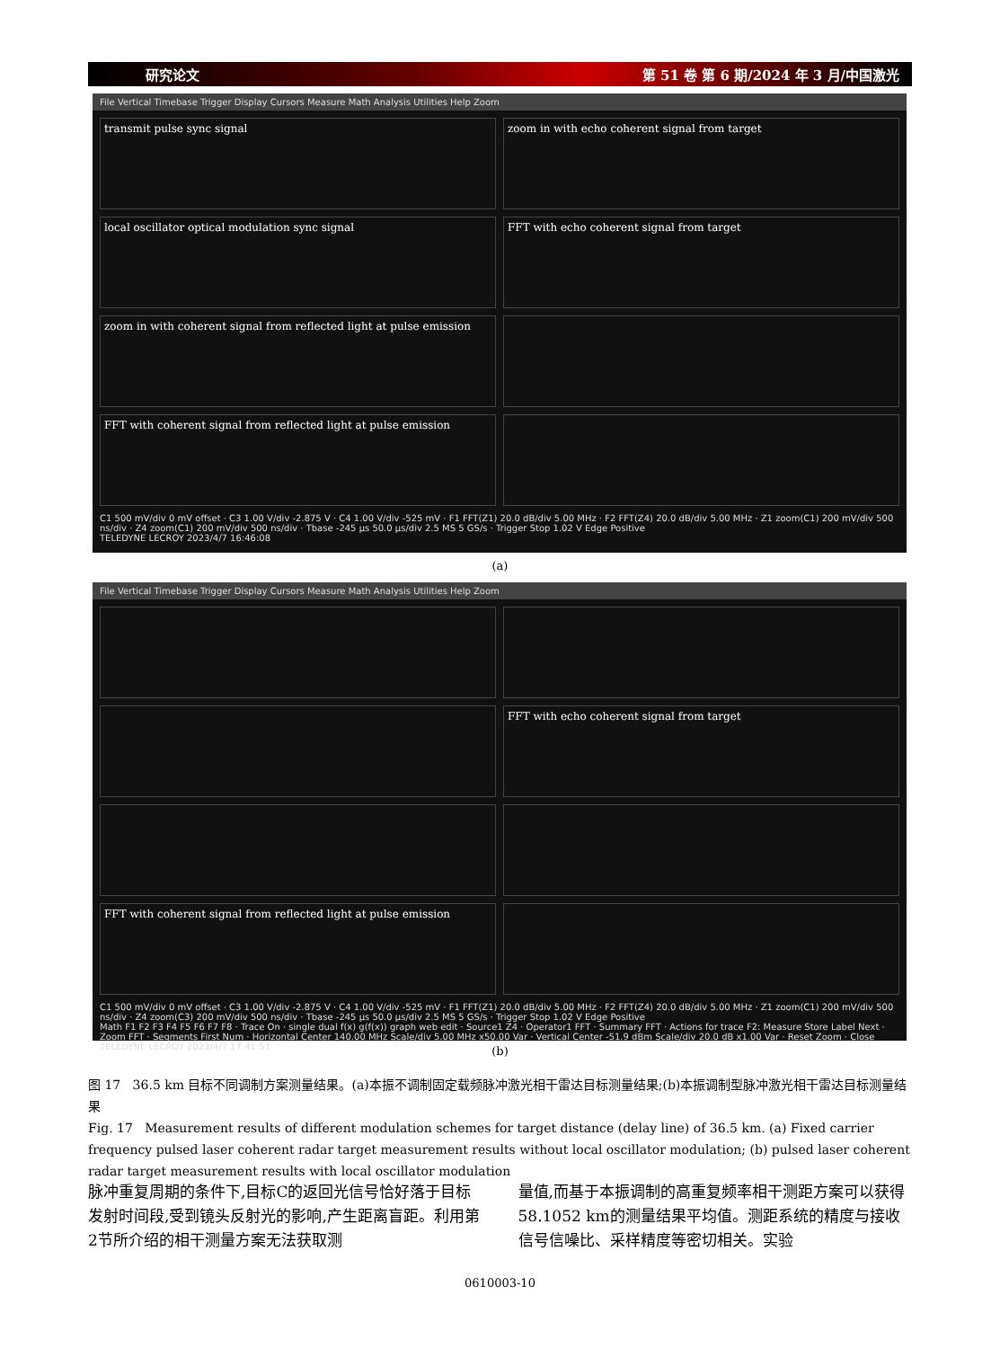研究论文 第 51 卷 第 6 期/2024 年 3 月/中国激光
File Vertical Timebase Trigger Display Cursors Measure Math Analysis Utilities Help Zoom
transmit pulse sync signal
zoom in with echo coherent signal from target
local oscillator optical modulation sync signal
FFT with echo coherent signal from target
zoom in with coherent signal from reflected light at pulse emission
FFT with coherent signal from reflected light at pulse emission
C1 500 mV/div 0 mV offset · C3 1.00 V/div -2.875 V · C4 1.00 V/div -525 mV · F1 FFT(Z1) 20.0 dB/div 5.00 MHz · F2 FFT(Z4) 20.0 dB/div 5.00 MHz · Z1 zoom(C1) 200 mV/div 500 ns/div · Z4 zoom(C1) 200 mV/div 500 ns/div · Tbase -245 µs 50.0 µs/div 2.5 MS 5 GS/s · Trigger Stop 1.02 V Edge Positive
TELEDYNE LECROY 2023/4/7 16:46:08
(a)
File Vertical Timebase Trigger Display Cursors Measure Math Analysis Utilities Help Zoom
FFT with echo coherent signal from target
FFT with coherent signal from reflected light at pulse emission
C1 500 mV/div 0 mV offset · C3 1.00 V/div -2.875 V · C4 1.00 V/div -525 mV · F1 FFT(Z1) 20.0 dB/div 5.00 MHz · F2 FFT(Z4) 20.0 dB/div 5.00 MHz · Z1 zoom(C1) 200 mV/div 500 ns/div · Z4 zoom(C3) 200 mV/div 500 ns/div · Tbase -245 µs 50.0 µs/div 2.5 MS 5 GS/s · Trigger Stop 1.02 V Edge Positive
Math F1 F2 F3 F4 F5 F6 F7 F8 · Trace On · single dual f(x) g(f(x)) graph web edit · Source1 Z4 · Operator1 FFT · Summary FFT · Actions for trace F2: Measure Store Label Next · Zoom FFT · Segments First Num · Horizontal Center 140.00 MHz Scale/div 5.00 MHz x50.00 Var · Vertical Center -51.9 dBm Scale/div 20.0 dB x1.00 Var · Reset Zoom · Close
TELEDYNE LECROY 2023/4/7 17:41:57
(b)
图 17 36.5 km 目标不同调制方案测量结果。(a)本振不调制固定载频脉冲激光相干雷达目标测量结果;(b)本振调制型脉冲激光相干雷达目标测量结果
Fig. 17 Measurement results of different modulation schemes for target distance (delay line) of 36.5 km. (a) Fixed carrier frequency pulsed laser coherent radar target measurement results without local oscillator modulation; (b) pulsed laser coherent radar target measurement results with local oscillator modulation
脉冲重复周期的条件下,目标C的返回光信号恰好落于目标发射时间段,受到镜头反射光的影响,产生距离盲距。利用第2节所介绍的相干测量方案无法获取测
量值,而基于本振调制的高重复频率相干测距方案可以获得58.1052 km的测量结果平均值。测距系统的精度与接收信号信噪比、采样精度等密切相关。实验
0610003-10